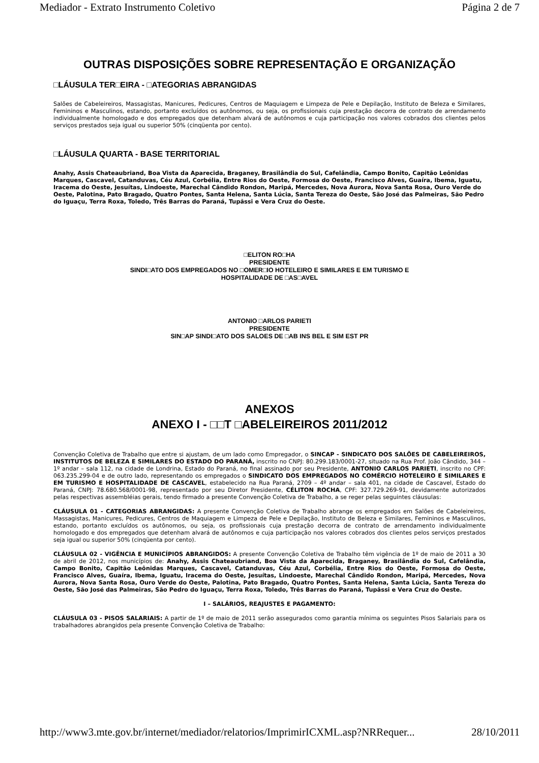Mediador - Extrato Instrumento Coletivo Página 2 de 7
OUTRAS DISPOSIÇÕES SOBRE REPRESENTAÇÃO E ORGANIZAÇÃO
□LÁUSULA TER□EIRA - □ATEGORIAS ABRANGIDAS
Salões de Cabeleireiros, Massagistas, Manicures, Pedicures, Centros de Maquiagem e Limpeza de Pele e Depilação, Instituto de Beleza e Similares, Femininos e Masculinos, estando, portanto excluídos os autônomos, ou seja, os profissionais cuja prestação decorra de contrato de arrendamento individualmente homologado e dos empregados que detenham alvará de autônomos e cuja participação nos valores cobrados dos clientes pelos serviços prestados seja igual ou superior 50% (cinqüenta por cento).
□LÁUSULA QUARTA - BASE TERRITORIAL
Anahy, Assis Chateaubriand, Boa Vista da Aparecida, Braganey, Brasilândia do Sul, Cafelândia, Campo Bonito, Capitão Leônidas Marques, Cascavel, Catanduvas, Céu Azul, Corbélia, Entre Rios do Oeste, Formosa do Oeste, Francisco Alves, Guaíra, Ibema, Iguatu, Iracema do Oeste, Jesuítas, Lindoeste, Marechal Cândido Rondon, Maripá, Mercedes, Nova Aurora, Nova Santa Rosa, Ouro Verde do Oeste, Palotina, Pato Bragado, Quatro Pontes, Santa Helena, Santa Lúcia, Santa Tereza do Oeste, São José das Palmeiras, São Pedro do Iguaçu, Terra Roxa, Toledo, Três Barras do Paraná, Tupãssi e Vera Cruz do Oeste.
□ELITON RO□HA
PRESIDENTE
SINDI□ATO DOS EMPREGADOS NO □OMER□IO HOTELEIRO E SIMILARES E EM TURISMO E
HOSPITALIDADE DE □AS□AVEL
ANTONIO □ARLOS PARIETI
PRESIDENTE
SIN□AP SINDI□ATO DOS SALOES DE □AB INS BEL E SIM EST PR
ANEXOS
ANEXO I - □□T □ABELEIREIROS 2011/2012
Convenção Coletiva de Trabalho que entre si ajustam, de um lado como Empregador, o SINCAP - SINDICATO DOS SALÕES DE CABELEIREIROS, INSTITUTOS DE BELEZA E SIMILARES DO ESTADO DO PARANÁ, inscrito no CNPJ: 80.299.183/0001-27, situado na Rua Prof. João Cândido, 344 – 1º andar – sala 112, na cidade de Londrina, Estado do Paraná, no final assinado por seu Presidente, ANTONIO CARLOS PARIETI, inscrito no CPF: 063.235.299-04 e de outro lado, representando os empregados o SINDICATO DOS EMPREGADOS NO COMÉRCIO HOTELEIRO E SIMILARES E EM TURISMO E HOSPITALIDADE DE CASCAVEL, estabelecido na Rua Paraná, 2709 – 4º andar – sala 401, na cidade de Cascavel, Estado do Paraná, CNPJ: 78.680.568/0001-98, representado por seu Diretor Presidente, CÉLITON ROCHA, CPF: 327.729.269-91, devidamente autorizados pelas respectivas assembléias gerais, tendo firmado a presente Convenção Coletiva de Trabalho, a se reger pelas seguintes cláusulas:
CLÁUSULA 01 - CATEGORIAS ABRANGIDAS: A presente Convenção Coletiva de Trabalho abrange os empregados em Salões de Cabeleireiros, Massagistas, Manicures, Pedicures, Centros de Maquiagem e Limpeza de Pele e Depilação, Instituto de Beleza e Similares, Femininos e Masculinos, estando, portanto excluídos os autônomos, ou seja, os profissionais cuja prestação decorra de contrato de arrendamento individualmente homologado e dos empregados que detenham alvará de autônomos e cuja participação nos valores cobrados dos clientes pelos serviços prestados seja igual ou superior 50% (cinqüenta por cento).
CLÁUSULA 02 - VIGÊNCIA E MUNICÍPIOS ABRANGIDOS: A presente Convenção Coletiva de Trabalho têm vigência de 1º de maio de 2011 a 30 de abril de 2012, nos municípios de: Anahy, Assis Chateaubriand, Boa Vista da Aparecida, Braganey, Brasilândia do Sul, Cafelândia, Campo Bonito, Capitão Leônidas Marques, Cascavel, Catanduvas, Céu Azul, Corbélia, Entre Rios do Oeste, Formosa do Oeste, Francisco Alves, Guaíra, Ibema, Iguatu, Iracema do Oeste, Jesuítas, Lindoeste, Marechal Cândido Rondon, Maripá, Mercedes, Nova Aurora, Nova Santa Rosa, Ouro Verde do Oeste, Palotina, Pato Bragado, Quatro Pontes, Santa Helena, Santa Lúcia, Santa Tereza do Oeste, São José das Palmeiras, São Pedro do Iguaçu, Terra Roxa, Toledo, Três Barras do Paraná, Tupãssi e Vera Cruz do Oeste.
I – SALÁRIOS, REAJUSTES E PAGAMENTO:
CLÁUSULA 03 - PISOS SALARIAIS: A partir de 1º de maio de 2011 serão assegurados como garantia mínima os seguintes Pisos Salariais para os trabalhadores abrangidos pela presente Convenção Coletiva de Trabalho:
http://www3.mte.gov.br/internet/mediador/relatorios/ImprimirICXML.asp?NRRequer... 28/10/2011